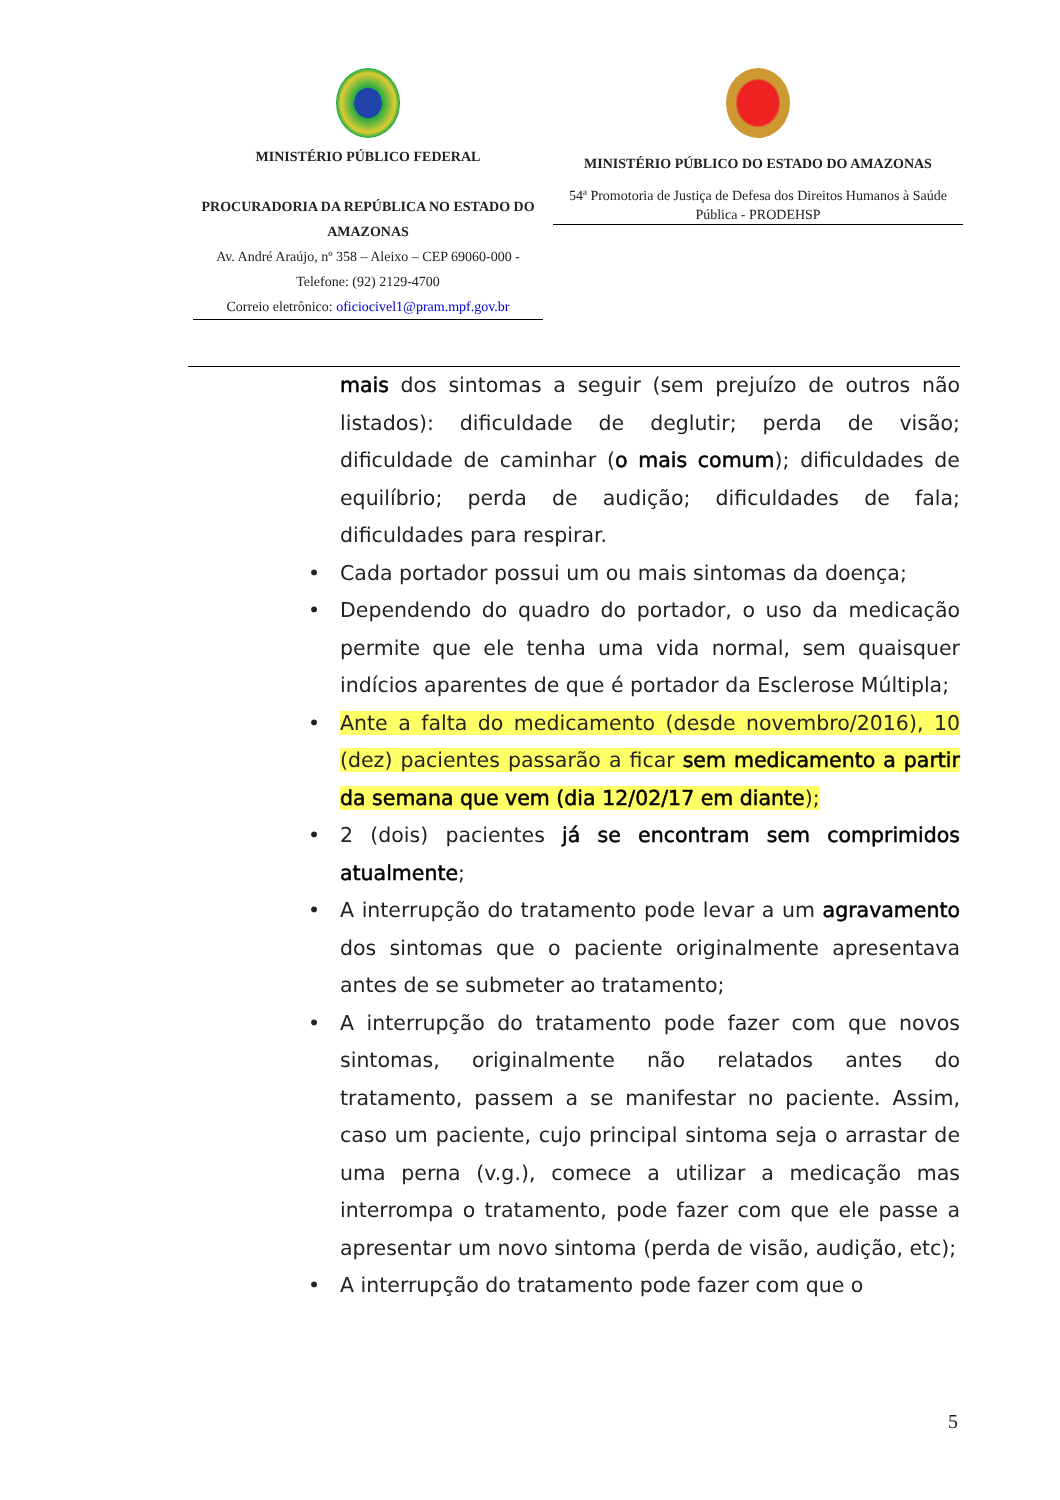MINISTÉRIO PÚBLICO FEDERAL
PROCURADORIA DA REPÚBLICA NO ESTADO DO AMAZONAS
Av. André Araújo, nº 358 – Aleixo – CEP 69060-000 - Telefone: (92) 2129-4700
Correio eletrônico: oficiocivel1@pram.mpf.gov.br
MINISTÉRIO PÚBLICO DO ESTADO DO AMAZONAS
54ª Promotoria de Justiça de Defesa dos Direitos Humanos à Saúde Pública - PRODEHSP
mais dos sintomas a seguir (sem prejuízo de outros não listados): dificuldade de deglutir; perda de visão; dificuldade de caminhar (o mais comum); dificuldades de equilíbrio; perda de audição; dificuldades de fala; dificuldades para respirar.
• Cada portador possui um ou mais sintomas da doença;
• Dependendo do quadro do portador, o uso da medicação permite que ele tenha uma vida normal, sem quaisquer indícios aparentes de que é portador da Esclerose Múltipla;
• Ante a falta do medicamento (desde novembro/2016), 10 (dez) pacientes passarão a ficar sem medicamento a partir da semana que vem (dia 12/02/17 em diante);
• 2 (dois) pacientes já se encontram sem comprimidos atualmente;
• A interrupção do tratamento pode levar a um agravamento dos sintomas que o paciente originalmente apresentava antes de se submeter ao tratamento;
• A interrupção do tratamento pode fazer com que novos sintomas, originalmente não relatados antes do tratamento, passem a se manifestar no paciente. Assim, caso um paciente, cujo principal sintoma seja o arrastar de uma perna (v.g.), comece a utilizar a medicação mas interrompa o tratamento, pode fazer com que ele passe a apresentar um novo sintoma (perda de visão, audição, etc);
• A interrupção do tratamento pode fazer com que o
5